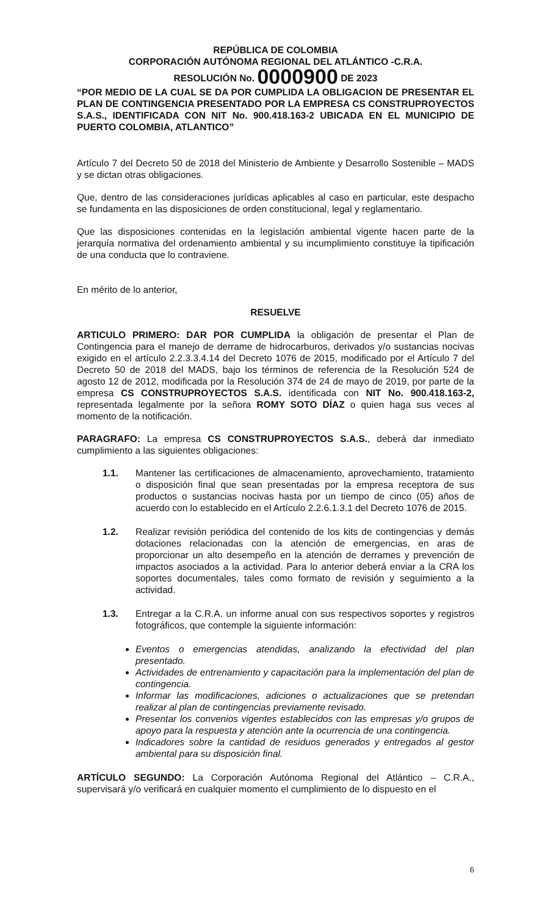REPÚBLICA DE COLOMBIA
CORPORACIÓN AUTÓNOMA REGIONAL DEL ATLÁNTICO -C.R.A.
RESOLUCIÓN No. 0000900 DE 2023
“POR MEDIO DE LA CUAL SE DA POR CUMPLIDA LA OBLIGACION DE PRESENTAR EL PLAN DE CONTINGENCIA PRESENTADO POR LA EMPRESA CS CONSTRUPROYECTOS S.A.S., IDENTIFICADA CON NIT No. 900.418.163-2 UBICADA EN EL MUNICIPIO DE PUERTO COLOMBIA, ATLANTICO”
Artículo 7 del Decreto 50 de 2018 del Ministerio de Ambiente y Desarrollo Sostenible – MADS y se dictan otras obligaciones.
Que, dentro de las consideraciones jurídicas aplicables al caso en particular, este despacho se fundamenta en las disposiciones de orden constitucional, legal y reglamentario.
Que las disposiciones contenidas en la legislación ambiental vigente hacen parte de la jerarquía normativa del ordenamiento ambiental y su incumplimiento constituye la tipificación de una conducta que lo contraviene.
En mérito de lo anterior,
RESUELVE
ARTICULO PRIMERO: DAR POR CUMPLIDA la obligación de presentar el Plan de Contingencia para el manejo de derrame de hidrocarburos, derivados y/o sustancias nocivas exigido en el artículo 2.2.3.3.4.14 del Decreto 1076 de 2015, modificado por el Artículo 7 del Decreto 50 de 2018 del MADS, bajo los términos de referencia de la Resolución 524 de agosto 12 de 2012, modificada por la Resolución 374 de 24 de mayo de 2019, por parte de la empresa CS CONSTRUPROYECTOS S.A.S. identificada con NIT No. 900.418.163-2, representada legalmente por la señora ROMY SOTO DÍAZ o quien haga sus veces al momento de la notificación.
PARAGRAFO: La empresa CS CONSTRUPROYECTOS S.A.S., deberá dar inmediato cumplimiento a las siguientes obligaciones:
1.1. Mantener las certificaciones de almacenamiento, aprovechamiento, tratamiento o disposición final que sean presentadas por la empresa receptora de sus productos o sustancias nocivas hasta por un tiempo de cinco (05) años de acuerdo con lo establecido en el Artículo 2.2.6.1.3.1 del Decreto 1076 de 2015.
1.2. Realizar revisión periódica del contenido de los kits de contingencias y demás dotaciones relacionadas con la atención de emergencias, en aras de proporcionar un alto desempeño en la atención de derrames y prevención de impactos asociados a la actividad. Para lo anterior deberá enviar a la CRA los soportes documentales, tales como formato de revisión y seguimiento a la actividad.
1.3. Entregar a la C.R.A. un informe anual con sus respectivos soportes y registros fotográficos, que contemple la siguiente información:
Eventos o emergencias atendidas, analizando la efectividad del plan presentado.
Actividades de entrenamiento y capacitación para la implementación del plan de contingencia.
Informar las modificaciones, adiciones o actualizaciones que se pretendan realizar al plan de contingencias previamente revisado.
Presentar los convenios vigentes establecidos con las empresas y/o grupos de apoyo para la respuesta y atención ante la ocurrencia de una contingencia.
Indicadores sobre la cantidad de residuos generados y entregados al gestor ambiental para su disposición final.
ARTÍCULO SEGUNDO: La Corporación Autónoma Regional del Atlántico – C.R.A., supervisará y/o verificará en cualquier momento el cumplimiento de lo dispuesto en el
6